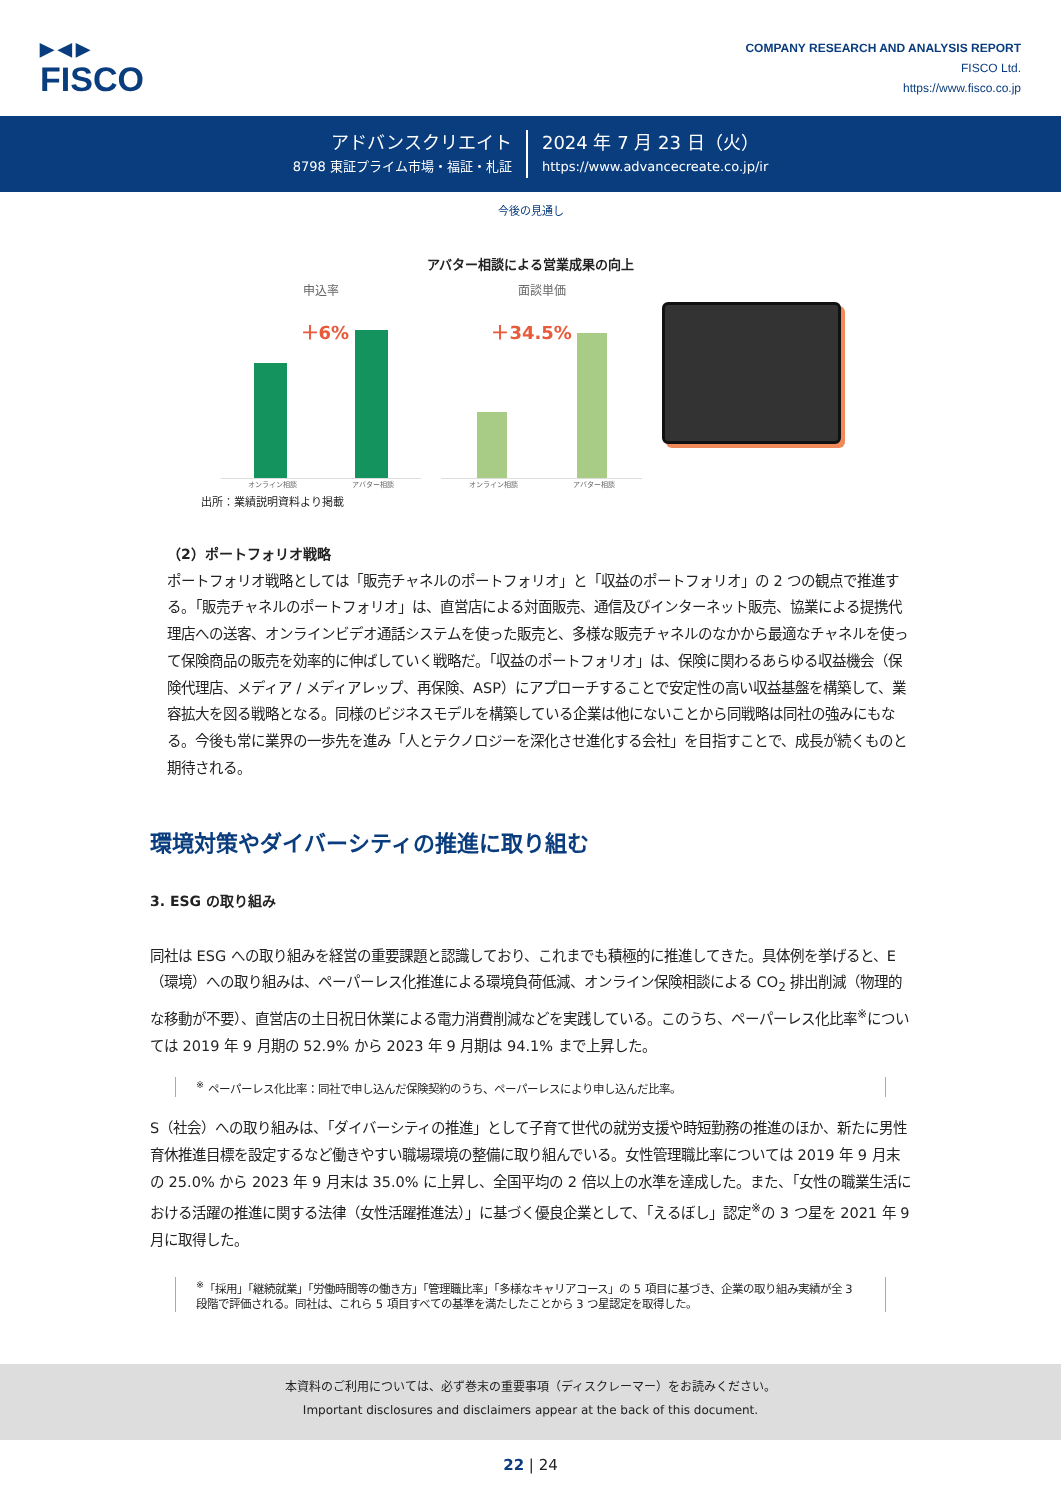▶◀▶
FISCO
COMPANY RESEARCH AND ANALYSIS REPORT
FISCO Ltd.
https://www.fisco.co.jp
アドバンスクリエイト
8798 東証プライム市場・福証・札証
2024 年 7 月 23 日（火）
https://www.advancecreate.co.jp/ir
今後の見通し
アバター相談による営業成果の向上
申込率
＋6%
オンライン相談 アバター相談
面談単価
＋34.5%
オンライン相談 アバター相談
出所：業績説明資料より掲載
（2）ポートフォリオ戦略
ポートフォリオ戦略としては「販売チャネルのポートフォリオ」と「収益のポートフォリオ」の 2 つの観点で推進する。「販売チャネルのポートフォリオ」は、直営店による対面販売、通信及びインターネット販売、協業による提携代理店への送客、オンラインビデオ通話システムを使った販売と、多様な販売チャネルのなかから最適なチャネルを使って保険商品の販売を効率的に伸ばしていく戦略だ。「収益のポートフォリオ」は、保険に関わるあらゆる収益機会（保険代理店、メディア / メディアレップ、再保険、ASP）にアプローチすることで安定性の高い収益基盤を構築して、業容拡大を図る戦略となる。同様のビジネスモデルを構築している企業は他にないことから同戦略は同社の強みにもなる。今後も常に業界の一歩先を進み「人とテクノロジーを深化させ進化する会社」を目指すことで、成長が続くものと期待される。
環境対策やダイバーシティの推進に取り組む
3. ESG の取り組み
同社は ESG への取り組みを経営の重要課題と認識しており、これまでも積極的に推進してきた。具体例を挙げると、E（環境）への取り組みは、ペーパーレス化推進による環境負荷低減、オンライン保険相談による CO<sub>2</sub> 排出削減（物理的な移動が不要）、直営店の土日祝日休業による電力消費削減などを実践している。このうち、ペーパーレス化比率<sup>※</sup>については 2019 年 9 月期の 52.9% から 2023 年 9 月期は 94.1% まで上昇した。
<sup>※</sup> ペーパーレス化比率：同社で申し込んだ保険契約のうち、ペーパーレスにより申し込んだ比率。
S（社会）への取り組みは、「ダイバーシティの推進」として子育て世代の就労支援や時短勤務の推進のほか、新たに男性育休推進目標を設定するなど働きやすい職場環境の整備に取り組んでいる。女性管理職比率については 2019 年 9 月末の 25.0% から 2023 年 9 月末は 35.0% に上昇し、全国平均の 2 倍以上の水準を達成した。また、「女性の職業生活における活躍の推進に関する法律（女性活躍推進法）」に基づく優良企業として、「えるぼし」認定<sup>※</sup>の 3 つ星を 2021 年 9 月に取得した。
<sup>※</sup>「採用」「継続就業」「労働時間等の働き方」「管理職比率」「多様なキャリアコース」の 5 項目に基づき、企業の取り組み実績が全 3 段階で評価される。同社は、これら 5 項目すべての基準を満たしたことから 3 つ星認定を取得した。
本資料のご利用については、必ず巻末の重要事項（ディスクレーマー）をお読みください。
Important disclosures and disclaimers appear at the back of this document.
22 | 24